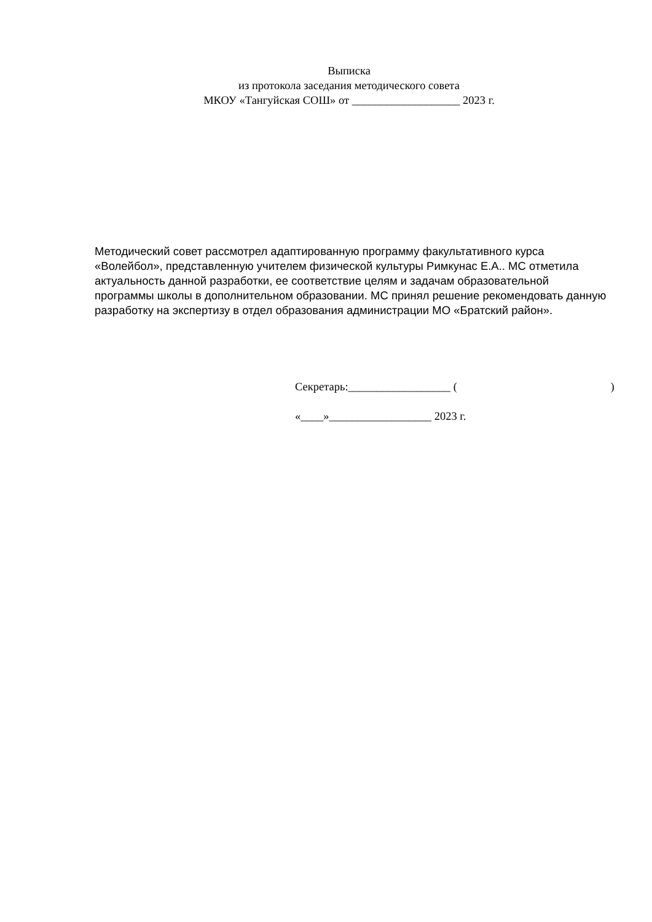Выписка
из протокола заседания методического совета
МКОУ «Тангуйская СОШ» от ___________________ 2023 г.
Методический совет рассмотрел адаптированную программу факультативного курса «Волейбол», представленную учителем физической культуры Римкунас Е.А.. МС отметила актуальность данной разработки, ее соответствие целям и задачам образовательной программы школы в дополнительном образовании. МС принял решение рекомендовать данную разработку на экспертизу в отдел образования администрации МО «Братский район».
Секретарь:__________________ ( )
«____»__________________ 2023 г.